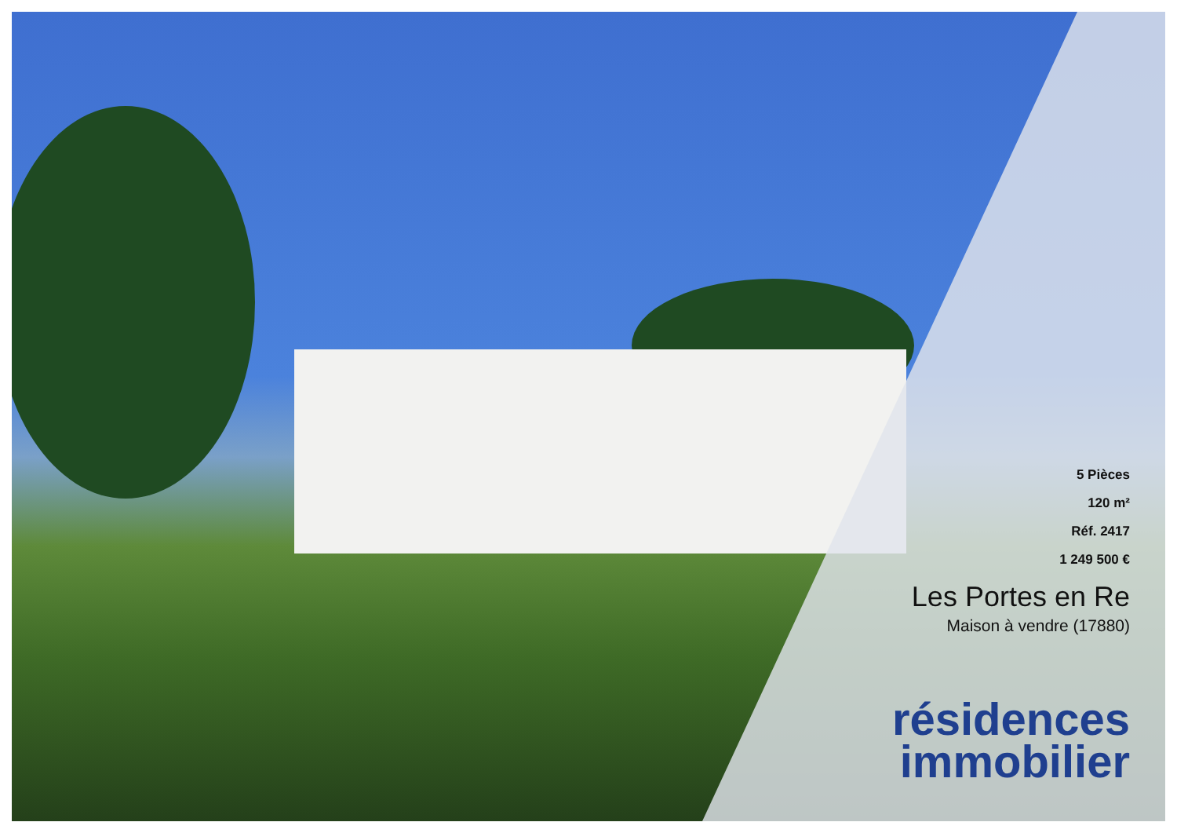5 Pièces
120 m²
Réf. 2417
1 249 500 €
Les Portes en Re
Maison à vendre (17880)
résidences
immobilier